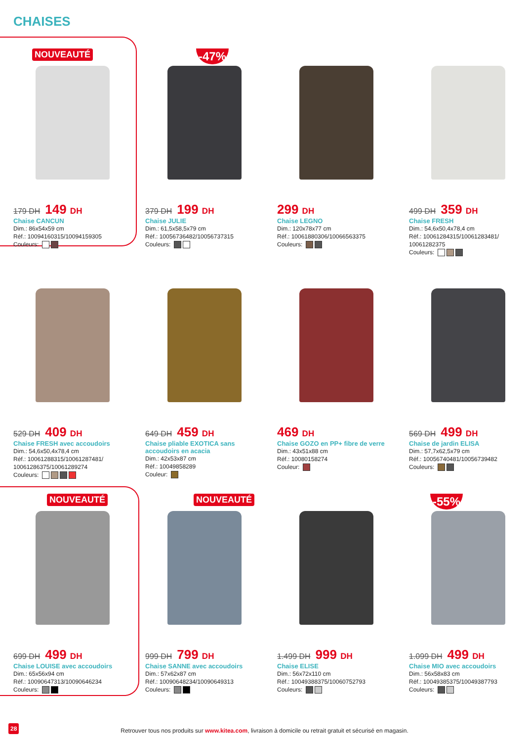CHAISES
NOUVEAUTÉ
179 DH 149 DH
Chaise CANCUN
Dim.: 86x54x59 cm
Réf.: 10094160315/10094159305
Couleurs:
-47%
379 DH 199 DH
Chaise JULIE
Dim.: 61,5x58,5x79 cm
Réf.: 10056736482/10056737315
Couleurs:
299 DH
Chaise LEGNO
Dim.: 120x78x77 cm
Réf.: 10061880306/10066563375
Couleurs:
499 DH 359 DH
Chaise FRESH
Dim.: 54,6x50,4x78,4 cm
Réf.: 10061284315/10061283481/ 10061282375
Couleurs:
529 DH 409 DH
Chaise FRESH avec accoudoirs
Dim.: 54,6x50,4x78,4 cm
Réf.: 10061288315/10061287481/ 10061286375/10061289274
Couleurs:
649 DH 459 DH
Chaise pliable EXOTICA sans accoudoirs en acacia
Dim.: 42x53x87 cm
Réf.: 10049858289
Couleur:
469 DH
Chaise GOZO en PP+ fibre de verre
Dim.: 43x51x88 cm
Réf.: 10080158274
Couleur:
569 DH 499 DH
Chaise de jardin ELISA
Dim.: 57,7x62,5x79 cm
Réf.: 10056740481/10056739482
Couleurs:
NOUVEAUTÉ
699 DH 499 DH
Chaise LOUISE avec accoudoirs
Dim.: 65x56x94 cm
Réf.: 10090647313/10090646234
Couleurs:
NOUVEAUTÉ
999 DH 799 DH
Chaise SANNE avec accoudoirs
Dim.: 57x62x87 cm
Réf.: 10090648234/10090649313
Couleurs:
1.499 DH 999 DH
Chaise ELISE
Dim.: 56x72x110 cm
Réf.: 10049388375/10060752793
Couleurs:
-55%
1.099 DH 499 DH
Chaise MIO avec accoudoirs
Dim.: 56x58x83 cm
Réf.: 10049385375/10049387793
Couleurs:
28
Retrouver tous nos produits sur www.kitea.com, livraison à domicile ou retrait gratuit et sécurisé en magasin.